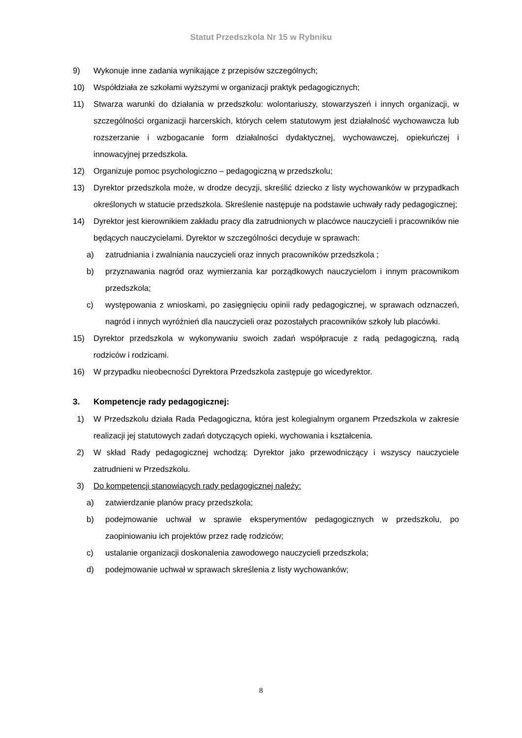Statut Przedszkola Nr 15 w Rybniku
9) Wykonuje inne zadania wynikające z przepisów szczególnych;
10) Współdziała ze szkołami wyższymi w organizacji praktyk pedagogicznych;
11) Stwarza warunki do działania w przedszkolu: wolontariuszy, stowarzyszeń i innych organizacji, w szczególności organizacji harcerskich, których celem statutowym jest działalność wychowawcza lub rozszerzanie i wzbogacanie form działalności dydaktycznej, wychowawczej, opiekuńczej i innowacyjnej przedszkola.
12) Organizuje pomoc psychologiczno – pedagogiczną w przedszkolu;
13) Dyrektor przedszkola może, w drodze decyzji, skreślić dziecko z listy wychowanków w przypadkach określonych w statucie przedszkola. Skreślenie następuje na podstawie uchwały rady pedagogicznej;
14) Dyrektor jest kierownikiem zakładu pracy dla zatrudnionych w placówce nauczycieli i pracowników nie będących nauczycielami. Dyrektor w szczególności decyduje w sprawach:
a) zatrudniania i zwalniania nauczycieli oraz innych pracowników przedszkola ;
b) przyznawania nagród oraz wymierzania kar porządkowych nauczycielom i innym pracownikom przedszkola;
c) występowania z wnioskami, po zasięgnięciu opinii rady pedagogicznej, w sprawach odznaczeń, nagród i innych wyróżnień dla nauczycieli oraz pozostałych pracowników szkoły lub placówki.
15) Dyrektor przedszkola w wykonywaniu swoich zadań współpracuje z radą pedagogiczną, radą rodziców i rodzicami.
16) W przypadku nieobecności Dyrektora Przedszkola zastępuje go wicedyrektor.
3. Kompetencje rady pedagogicznej:
1) W Przedszkolu działa Rada Pedagogiczna, która jest kolegialnym organem Przedszkola w zakresie realizacji jej statutowych zadań dotyczących opieki, wychowania i kształcenia.
2) W skład Rady pedagogicznej wchodzą: Dyrektor jako przewodniczący i wszyscy nauczyciele zatrudnieni w Przedszkolu.
3) Do kompetencji stanowiących rady pedagogicznej należy:
a) zatwierdzanie planów pracy przedszkola;
b) podejmowanie uchwał w sprawie eksperymentów pedagogicznych w przedszkolu, po zaopiniowaniu ich projektów przez radę rodziców;
c) ustalanie organizacji doskonalenia zawodowego nauczycieli przedszkola;
d) podejmowanie uchwał w sprawach skreślenia z listy wychowanków;
8